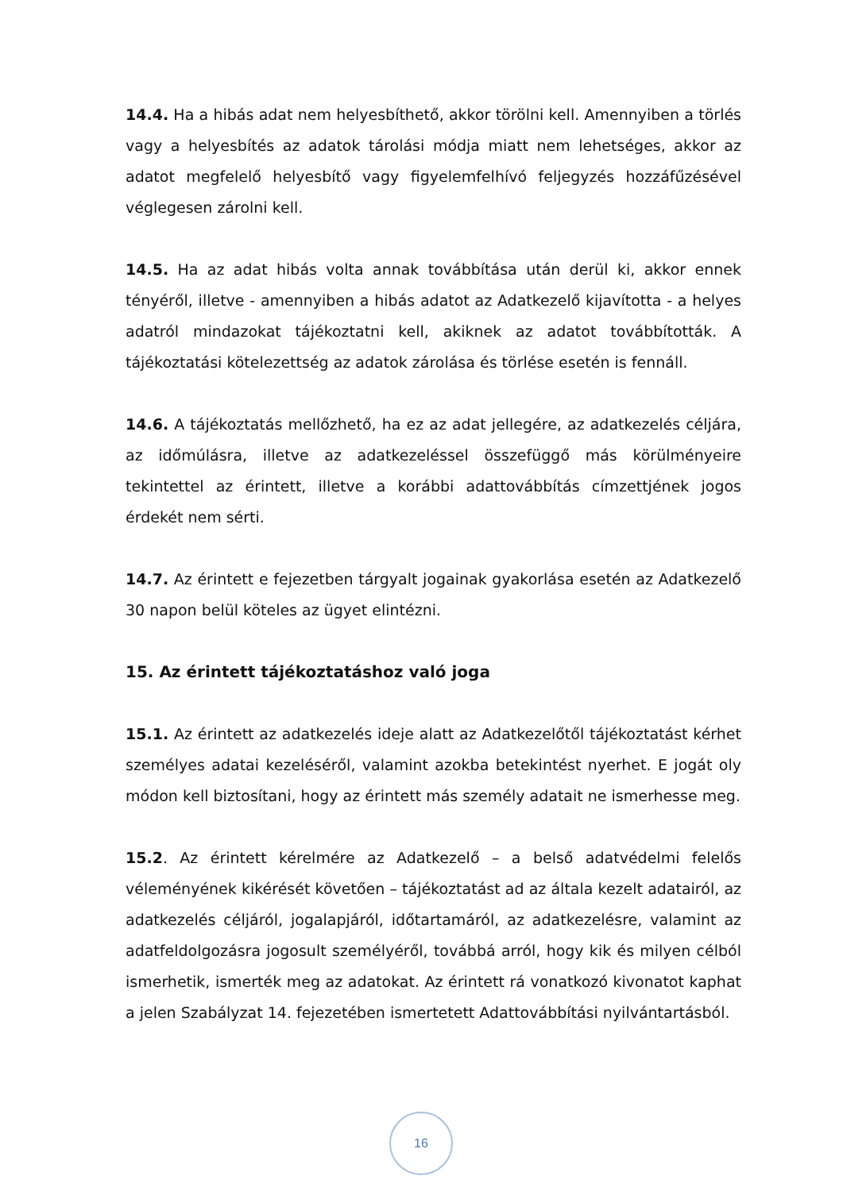14.4. Ha a hibás adat nem helyesbíthető, akkor törölni kell. Amennyiben a törlés vagy a helyesbítés az adatok tárolási módja miatt nem lehetséges, akkor az adatot megfelelő helyesbítő vagy figyelemfelhívó feljegyzés hozzáfűzésével véglegesen zárolni kell.
14.5. Ha az adat hibás volta annak továbbítása után derül ki, akkor ennek tényéről, illetve - amennyiben a hibás adatot az Adatkezelő kijavította - a helyes adatról mindazokat tájékoztatni kell, akiknek az adatot továbbították. A tájékoztatási kötelezettség az adatok zárolása és törlése esetén is fennáll.
14.6. A tájékoztatás mellőzhető, ha ez az adat jellegére, az adatkezelés céljára, az időmúlásra, illetve az adatkezeléssel összefüggő más körülményeire tekintettel az érintett, illetve a korábbi adattovábbítás címzettjének jogos érdekét nem sérti.
14.7. Az érintett e fejezetben tárgyalt jogainak gyakorlása esetén az Adatkezelő 30 napon belül köteles az ügyet elintézni.
15. Az érintett tájékoztatáshoz való joga
15.1. Az érintett az adatkezelés ideje alatt az Adatkezelőtől tájékoztatást kérhet személyes adatai kezeléséről, valamint azokba betekintést nyerhet. E jogát oly módon kell biztosítani, hogy az érintett más személy adatait ne ismerhesse meg.
15.2. Az érintett kérelmére az Adatkezelő – a belső adatvédelmi felelős véleményének kikérését követően – tájékoztatást ad az általa kezelt adatairól, az adatkezelés céljáról, jogalapjáról, időtartamáról, az adatkezelésre, valamint az adatfeldolgozásra jogosult személyéről, továbbá arról, hogy kik és milyen célból ismerhetik, ismerték meg az adatokat. Az érintett rá vonatkozó kivonatot kaphat a jelen Szabályzat 14. fejezetében ismertetett Adattovábbítási nyilvántartásból.
16